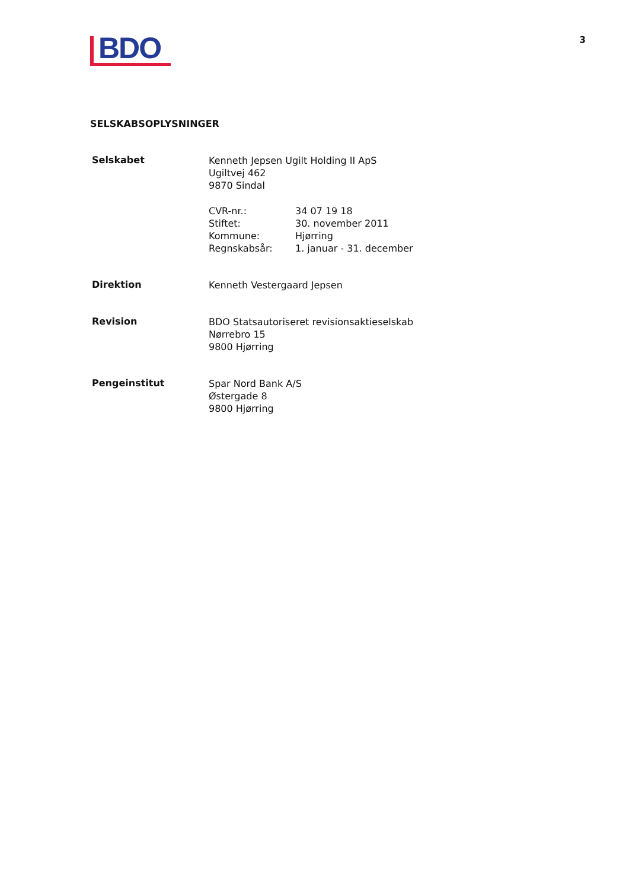BDO
3
SELSKABSOPLYSNINGER
Selskabet
Kenneth Jepsen Ugilt Holding II ApS
Ugiltvej 462
9870 Sindal
| CVR-nr.: | 34 07 19 18 |
| Stiftet: | 30. november 2011 |
| Kommune: | Hjørring |
| Regnskabsår: | 1. januar - 31. december |
Direktion
Kenneth Vestergaard Jepsen
Revision
BDO Statsautoriseret revisionsaktieselskab
Nørrebro 15
9800 Hjørring
Pengeinstitut
Spar Nord Bank A/S
Østergade 8
9800 Hjørring